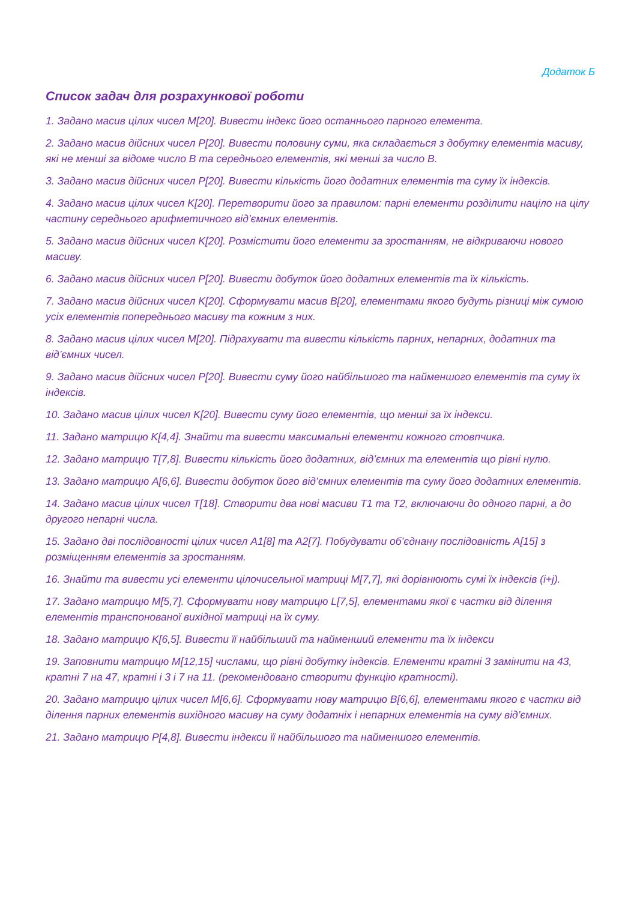Додаток Б
Список задач для розрахункової роботи
1. Задано масив цілих чисел M[20]. Вивести індекс його останнього парного елемента.
2. Задано масив дійсних чисел P[20]. Вивести половину суми, яка складається з добутку елементів масиву, які не менші за відоме число B та середнього елементів, які менші за число B.
3. Задано масив дійсних чисел P[20]. Вивести кількість його додатних елементів та суму їх індексів.
4. Задано масив цілих чисел K[20]. Перетворити його за правилом: парні елементи розділити націло на цілу частину середнього арифметичного від’ємних елементів.
5. Задано масив дійсних чисел K[20]. Розмістити його елементи за зростанням, не відкриваючи нового масиву.
6. Задано масив дійсних чисел P[20]. Вивести добуток його додатних елементів та їх кількість.
7. Задано масив дійсних чисел K[20]. Сформувати масив B[20], елементами якого будуть різниці між сумою усіх елементів попереднього масиву та кожним з них.
8. Задано масив цілих чисел M[20]. Підрахувати та вивести кількість парних, непарних, додатних та від’ємних чисел.
9. Задано масив дійсних чисел P[20]. Вивести суму його найбільшого та найменшого елементів та суму їх індексів.
10. Задано масив цілих чисел K[20]. Вивести суму його елементів, що менші за їх індекси.
11. Задано матрицю K[4,4]. Знайти та вивести максимальні елементи кожного стовпчика.
12. Задано матрицю T[7,8]. Вивести кількість його додатних, від’ємних та елементів що рівні нулю.
13. Задано матрицю A[6,6]. Вивести добуток його від’ємних елементів та суму його додатних елементів.
14. Задано масив цілих чисел T[18]. Створити два нові масиви T1 та T2, включаючи до одного парні, а до другого непарні числа.
15. Задано дві послідовності цілих чисел A1[8] та A2[7]. Побудувати об’єднану послідовність A[15] з розміщенням елементів за зростанням.
16. Знайти та вивести усі елементи цілочисельної матриці M[7,7], які дорівнюють сумі їх індексів (i+j).
17. Задано матрицю M[5,7]. Сформувати нову матрицю L[7,5], елементами якої є частки від ділення елементів транспонованої вихідної матриці на їх суму.
18. Задано матрицю K[6,5]. Вивести її найбільший та найменший елементи та їх індекси
19. Заповнити матрицю M[12,15] числами, що рівні добутку індексів. Елементи кратні 3 замінити на 43, кратні 7 на 47, кратні і 3 і 7 на 11. (рекомендовано створити функцію кратності).
20. Задано матрицю цілих чисел M[6,6]. Сформувати нову матрицю B[6,6], елементами якого є частки від ділення парних елементів вихідного масиву на суму додатніх і непарних елементів на суму від’ємних.
21. Задано матрицю P[4,8]. Вивести індекси її найбільшого та найменшого елементів.